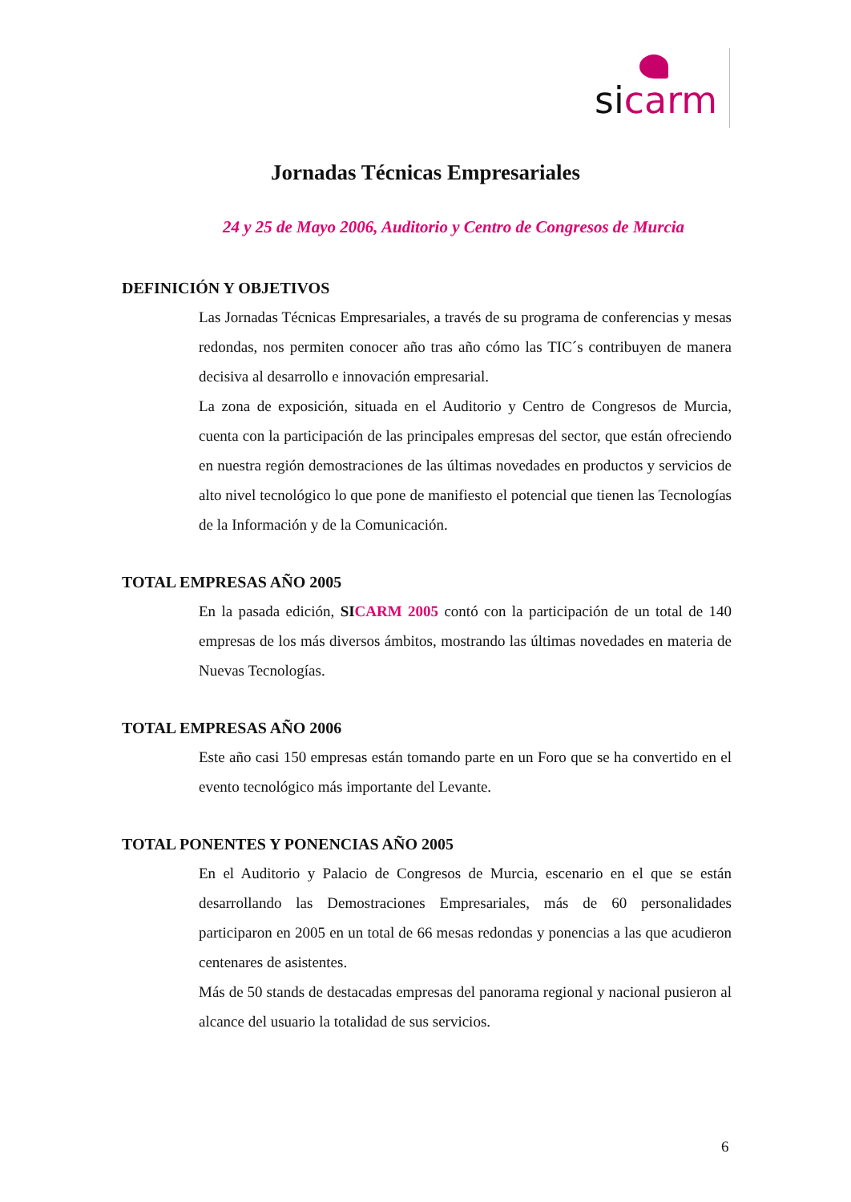sicarm
Jornadas Técnicas Empresariales
24 y 25 de Mayo 2006, Auditorio y Centro de Congresos de Murcia
DEFINICIÓN Y OBJETIVOS
Las Jornadas Técnicas Empresariales, a través de su programa de conferencias y mesas redondas, nos permiten conocer año tras año cómo las TIC´s contribuyen de manera decisiva al desarrollo e innovación empresarial.
La zona de exposición, situada en el Auditorio y Centro de Congresos de Murcia, cuenta con la participación de las principales empresas del sector, que están ofreciendo en nuestra región demostraciones de las últimas novedades en productos y servicios de alto nivel tecnológico lo que pone de manifiesto el potencial que tienen las Tecnologías de la Información y de la Comunicación.
TOTAL EMPRESAS AÑO 2005
En la pasada edición, SI CARM 2005 contó con la participación de un total de 140 empresas de los más diversos ámbitos, mostrando las últimas novedades en materia de Nuevas Tecnologías.
TOTAL EMPRESAS AÑO 2006
Este año casi 150 empresas están tomando parte en un Foro que se ha convertido en el evento tecnológico más importante del Levante.
TOTAL PONENTES Y PONENCIAS AÑO 2005
En el Auditorio y Palacio de Congresos de Murcia, escenario en el que se están desarrollando las Demostraciones Empresariales, más de 60 personalidades participaron en 2005 en un total de 66 mesas redondas y ponencias a las que acudieron centenares de asistentes.
Más de 50 stands de destacadas empresas del panorama regional y nacional pusieron al alcance del usuario la totalidad de sus servicios.
6